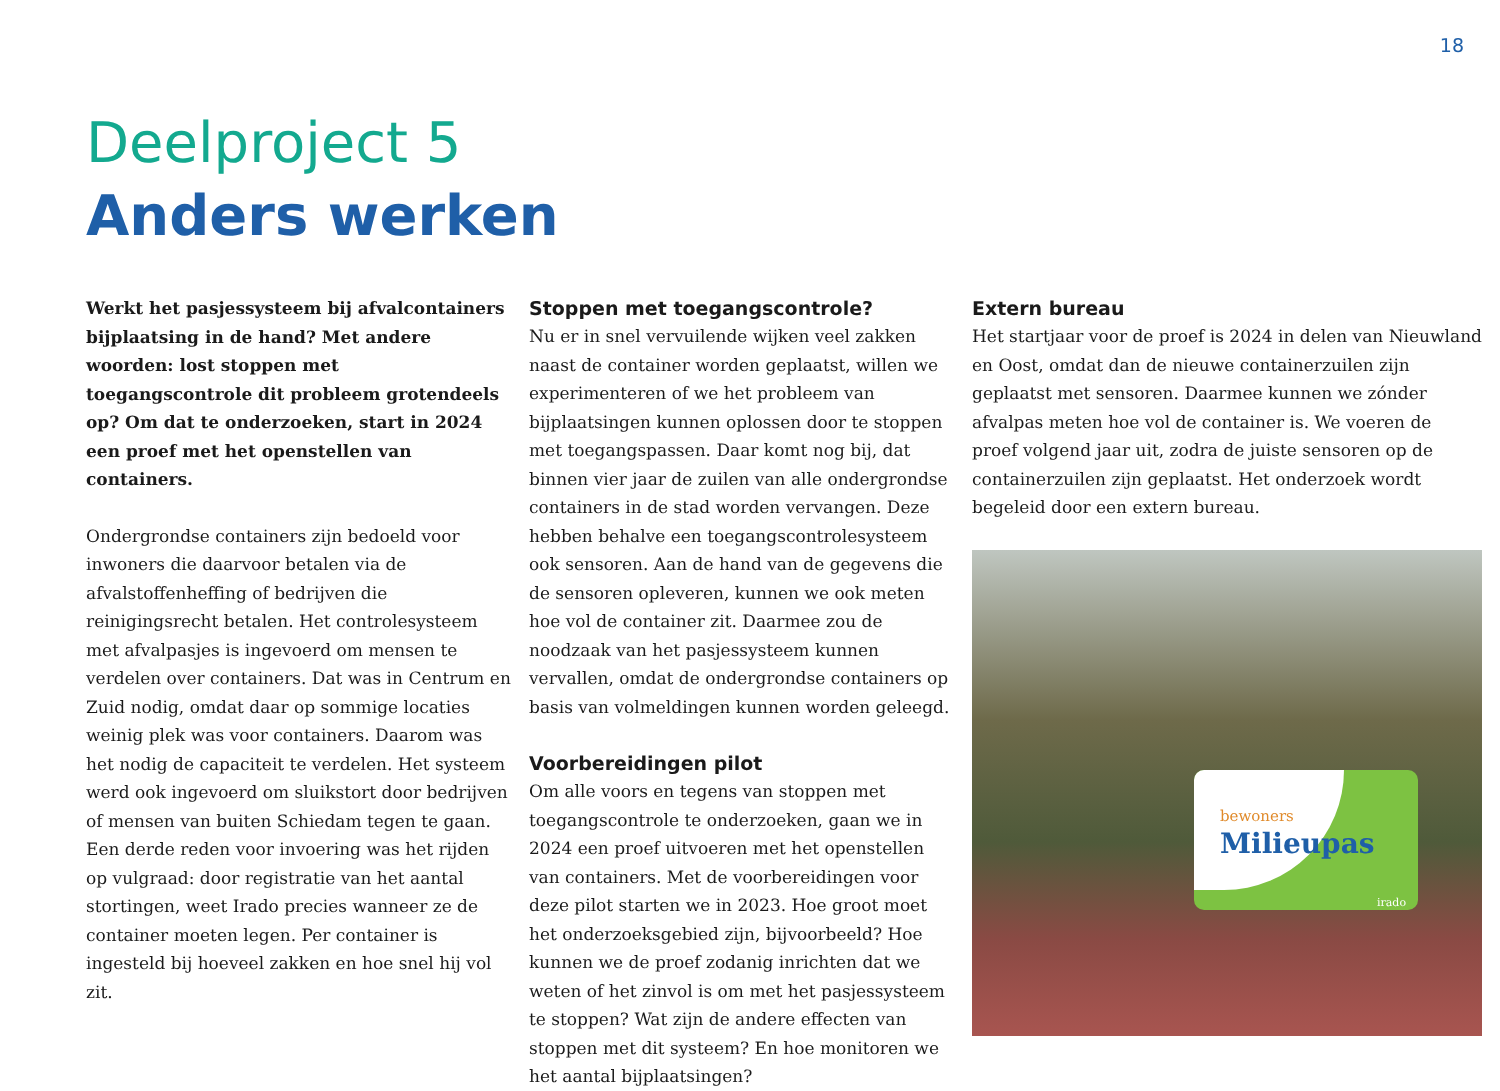18
Deelproject 5
Anders werken
Werkt het pasjessysteem bij afvalcontainers bijplaatsing in de hand? Met andere woorden: lost stoppen met toegangscontrole dit probleem grotendeels op? Om dat te onderzoeken, start in 2024 een proef met het openstellen van containers.
Ondergrondse containers zijn bedoeld voor inwoners die daarvoor betalen via de afvalstoffenheffing of bedrijven die reinigingsrecht betalen. Het controle­systeem met afvalpasjes is ingevoerd om mensen te verdelen over containers. Dat was in Centrum en Zuid nodig, omdat daar op sommige locaties weinig plek was voor containers. Daarom was het nodig de capaciteit te verdelen. Het systeem werd ook ingevoerd om sluikstort door bedrijven of mensen van buiten Schiedam tegen te gaan. Een derde reden voor invoering was het rijden op vulgraad: door registratie van het aantal stortingen, weet Irado precies wanneer ze de container moeten legen. Per container is ingesteld bij hoeveel zakken en hoe snel hij vol zit.
Stoppen met toegangscontrole?
Nu er in snel vervuilende wijken veel zakken naast de container worden geplaatst, willen we experi­menteren of we het probleem van bijplaatsingen kunnen oplossen door te stoppen met toegangs­passen. Daar komt nog bij, dat binnen vier jaar de zuilen van alle ondergrondse containers in de stad worden vervangen. Deze hebben behalve een toegangscontrolesysteem ook sensoren. Aan de hand van de gegevens die de sensoren opleveren, kunnen we ook meten hoe vol de container zit. Daarmee zou de noodzaak van het pasjessysteem kunnen vervallen, omdat de ondergrondse containers op basis van volmeldingen kunnen worden geleegd.
Voorbereidingen pilot
Om alle voors en tegens van stoppen met toegangscontrole te onderzoeken, gaan we in 2024 een proef uitvoeren met het openstellen van containers. Met de voorbereidingen voor deze pilot starten we in 2023. Hoe groot moet het onderzoeks­gebied zijn, bijvoorbeeld? Hoe kunnen we de proef zodanig inrichten dat we weten of het zinvol is om met het pasjessysteem te stoppen? Wat zijn de andere effecten van stoppen met dit systeem? En hoe monitoren we het aantal bijplaatsingen?
Extern bureau
Het startjaar voor de proef is 2024 in delen van Nieuwland en Oost, omdat dan de nieuwe container­zuilen zijn geplaatst met sensoren. Daarmee kunnen we zónder afvalpas meten hoe vol de container is. We voeren de proef volgend jaar uit, zodra de juiste sensoren op de containerzuilen zijn geplaatst. Het onderzoek wordt begeleid door een extern bureau.
bewoners
Milieupas
irado